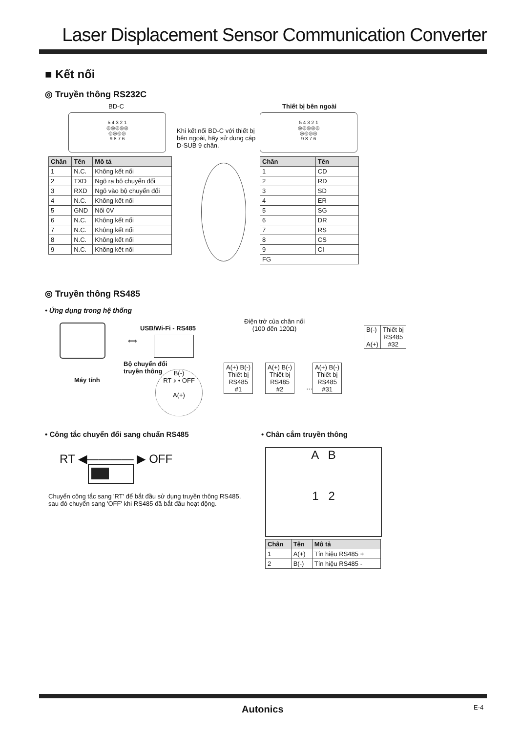Laser Displacement Sensor Communication Converter
■ Kết nối
◎ Truyền thông RS232C
BD-C Thiết bị bên ngoài
5 4 3 2 1
◎◎◎◎◎
◎◎◎◎
9 8 7 6
Khi kết nối BD-C với thiết bị bên ngoài, hãy sử dụng cáp D-SUB 9 chân.
5 4 3 2 1
◎◎◎◎◎
◎◎◎◎
9 8 7 6
| Chân | Tên | Mô tả |
| --- | --- | --- |
| 1 | N.C. | Không kết nối |
| 2 | TXD | Ngõ ra bộ chuyển đổi |
| 3 | RXD | Ngõ vào bộ chuyển đổi |
| 4 | N.C. | Không kết nối |
| 5 | GND | Nối 0V |
| 6 | N.C. | Không kết nối |
| 7 | N.C. | Không kết nối |
| 8 | N.C. | Không kết nối |
| 9 | N.C. | Không kết nối |
| Chân | Tên |
| --- | --- |
| 1 | CD |
| 2 | RD |
| 3 | SD |
| 4 | ER |
| 5 | SG |
| 6 | DR |
| 7 | RS |
| 8 | CS |
| 9 | CI |
| FG | |
◎ Truyền thông RS485
• Ứng dụng trong hệ thống
Điện trở của chân nối
(100 đến 120Ω)
USB/Wi-Fi - RS485
Máy tính
⟺
Bộ chuyển đổi
truyền thông
B(-)
RT ♪ • OFF
A(+)
| A(+) B(-) Thiết bị RS485 #1 |
| A(+) B(-) Thiết bị RS485 #2 |
…
| A(+) B(-) Thiết bị RS485 #31 |
| B(-) A(+) | Thiết bị RS485 #32 |
• Công tắc chuyển đổi sang chuẩn RS485
• Chân cắm truyền thông
RT ◀———— ▶ OFF
Chuyển công tắc sang 'RT' để bắt đầu sử dụng truyền thông RS485, sau đó chuyển sang 'OFF' khi RS485 đã bắt đầu hoạt động.
A B
1 2
| Chân | Tên | Mô tả |
| --- | --- | --- |
| 1 | A(+) | Tín hiệu RS485 + |
| 2 | B(-) | Tín hiệu RS485 - |
Autonics E-4